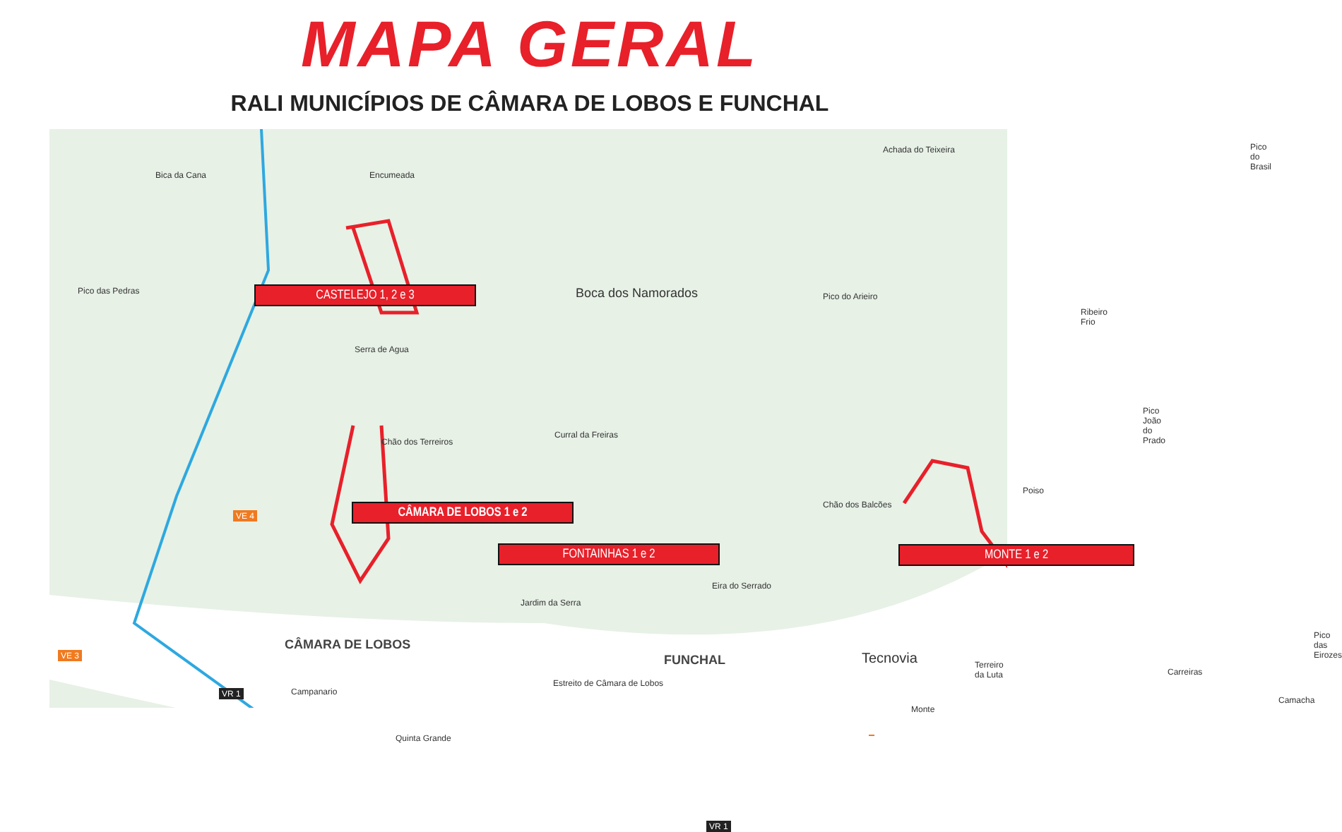MAPA GERAL
RALI MUNICÍPIOS DE CÂMARA DE LOBOS E FUNCHAL
CASTELEJO 1, 2 e 3 Boca dos Namorados
CÂMARA DE LOBOS 1 e 2
FONTAINHAS 1 e 2 MONTE 1 e 2
Tecnovia
Bica da Cana Encumeada
Achada do Teixeira Pico do Brasil
Pico das Pedras
Serra de Agua
Chão dos Terreiros
Curral da Freiras
Pico do Arieiro
Ribeiro Frio
Pico João do Prado
Chão dos Balcões
Poiso
Eira do Serrado
Jardim da Serra
Campanario
Estreito de Câmara de Lobos
Terreiro da Luta
Monte
Carreiras
Pico das Eirozes
Camacha
Quinta Grande
VE 4
VE 3
VR 1
VR 1
CÂMARA DE LOBOS
FUNCHAL